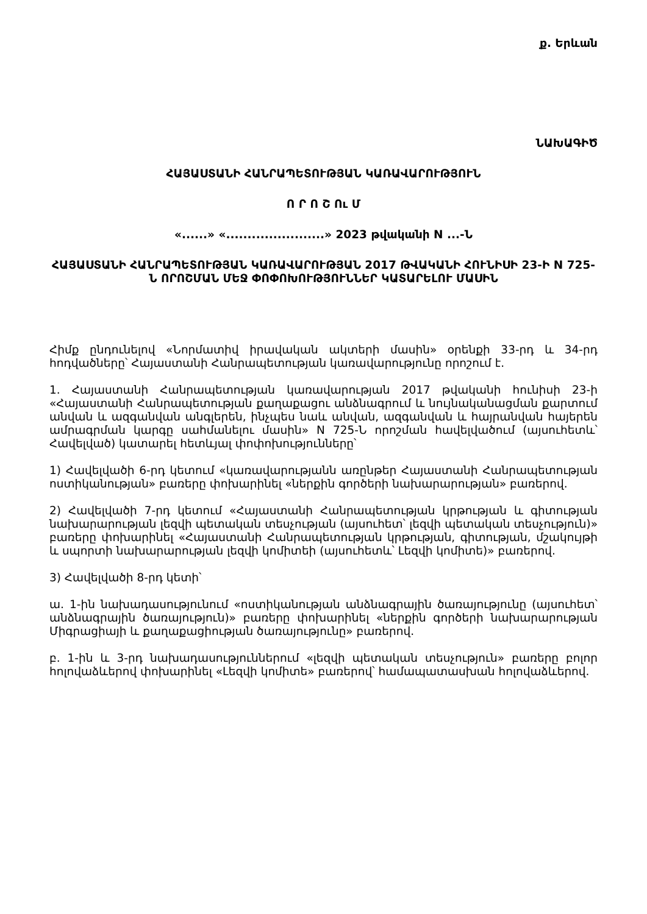ք. Երևան
ՆԱԽԱԳԻԾ
ՀԱՅԱՍՏԱՆԻ ՀԱՆՐԱՊԵՏՈՒԹՅԱՆ ԿԱՌԱՎԱՐՈՒԹՅՈՒՆ
Ո Ր Ո Շ Ու Մ
«......» «.......................» 2023 թվականի N ...-Ն
ՀԱՅԱՍՏԱՆԻ ՀԱՆՐԱՊԵՏՈՒԹՅԱՆ ԿԱՌԱՎԱՐՈՒԹՅԱՆ 2017 ԹՎԱԿԱՆԻ ՀՈՒՆԻՍԻ 23-Ի N 725-Ն ՈՐՈՇՄԱՆ ՄԵՋ ՓՈՓՈԽՈՒԹՅՈՒՆՆԵՐ ԿԱՏԱՐԵԼՈՒ ՄԱՍԻՆ
Հիմք ընդունելով «Նորմատիվ իրավական ակտերի մասին» օրենքի 33-րդ և 34-րդ հոդվածները՝ Հայաստանի Հանրապետության կառավարությունը որոշում է.
1. Հայաստանի Հանրապետության կառավարության 2017 թվականի հունիսի 23-ի «Հայաստանի Հանրապետության քաղաքացու անձնագրում և նույնականացման քարտում անվան և ազգանվան անգլերեն, ինչպես նաև անվան, ազգանվան և հայրանվան հայերեն ամրագրման կարգը սահմանելու մասին» N 725-Ն որոշման հավելվածում (այսուհետև՝ Հավելված) կատարել հետևյալ փոփոխությունները՝
1) Հավելվածի 6-րդ կետում «կառավարությանն առընթեր Հայաստանի Հանրապետության ոստիկանության» բառերը փոխարինել «ներքին գործերի նախարարության» բառերով.
2) Հավելվածի 7-րդ կետում «Հայաստանի Հանրապետության կրթության և գիտության նախարարության լեզվի պետական տեսչության (այսուհետ՝ լեզվի պետական տեսչություն)» բառերը փոխարինել «Հայաստանի Հանրապետության կրթության, գիտության, մշակույթի և սպորտի նախարարության լեզվի կոմիտեի (այսուհետև՝ Լեզվի կոմիտե)» բառերով.
3) Հավելվածի 8-րդ կետի՝
ա. 1-ին նախադասությունում «ոստիկանության անձնագրային ծառայությունը (այսուհետ՝ անձնագրային ծառայություն)» բառերը փոխարինել «ներքին գործերի նախարարության Միգրացիայի և քաղաքացիության ծառայությունը» բառերով.
բ. 1-ին և 3-րդ նախադասություններում «լեզվի պետական տեսչություն» բառերը բոլոր հոլովաձևերով փոխարինել «Լեզվի կոմիտե» բառերով՝ համապատասխան հոլովաձևերով.